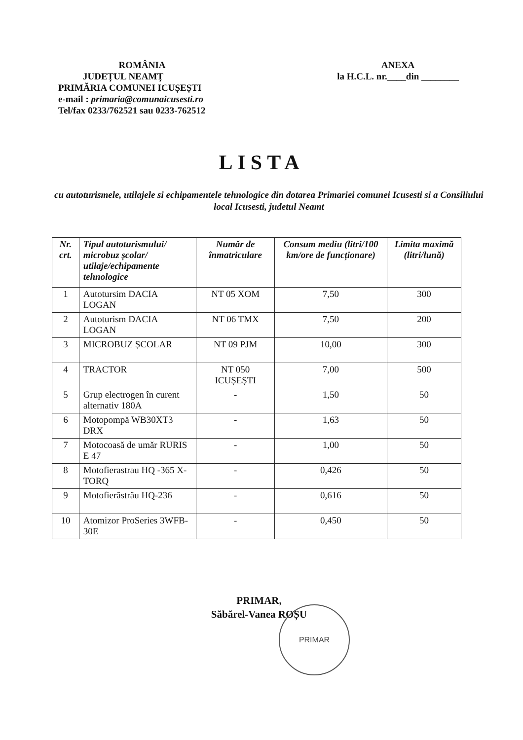ROMÂNIA
JUDEȚUL NEAMȚ
PRIMĂRIA COMUNEI ICUȘEȘTI
e-mail : primaria@comunaicusesti.ro
Tel/fax 0233/762521 sau 0233-762512
ANEXA
la H.C.L. nr.____din ________
LISTA
cu autoturismele, utilajele si echipamentele tehnologice din dotarea Primariei comunei Icusesti si a Consiliului local Icusesti, judetul Neamt
| Nr. crt. | Tipul autoturismului/ microbuz școlar/ utilaje/echipamente tehnologice | Număr de înmatriculare | Consum mediu (litri/100 km/ore de funcționare) | Limita maximă (litri/lună) |
| --- | --- | --- | --- | --- |
| 1 | Autotursim DACIA LOGAN | NT 05 XOM | 7,50 | 300 |
| 2 | Autoturism DACIA LOGAN | NT 06 TMX | 7,50 | 200 |
| 3 | MICROBUZ ȘCOLAR | NT 09 PJM | 10,00 | 300 |
| 4 | TRACTOR | NT 050 ICUȘEȘTI | 7,00 | 500 |
| 5 | Grup electrogen în curent alternativ 180A | - | 1,50 | 50 |
| 6 | Motopompă WB30XT3 DRX | - | 1,63 | 50 |
| 7 | Motocoasă de umăr RURIS E 47 | - | 1,00 | 50 |
| 8 | Motofierastrau HQ -365 X- TORQ | - | 0,426 | 50 |
| 9 | Motofierăstrău HQ-236 | - | 0,616 | 50 |
| 10 | Atomizor ProSeries 3WFB-30E | - | 0,450 | 50 |
PRIMAR,
Săbărel-Vanea ROȘU
PRIMAR